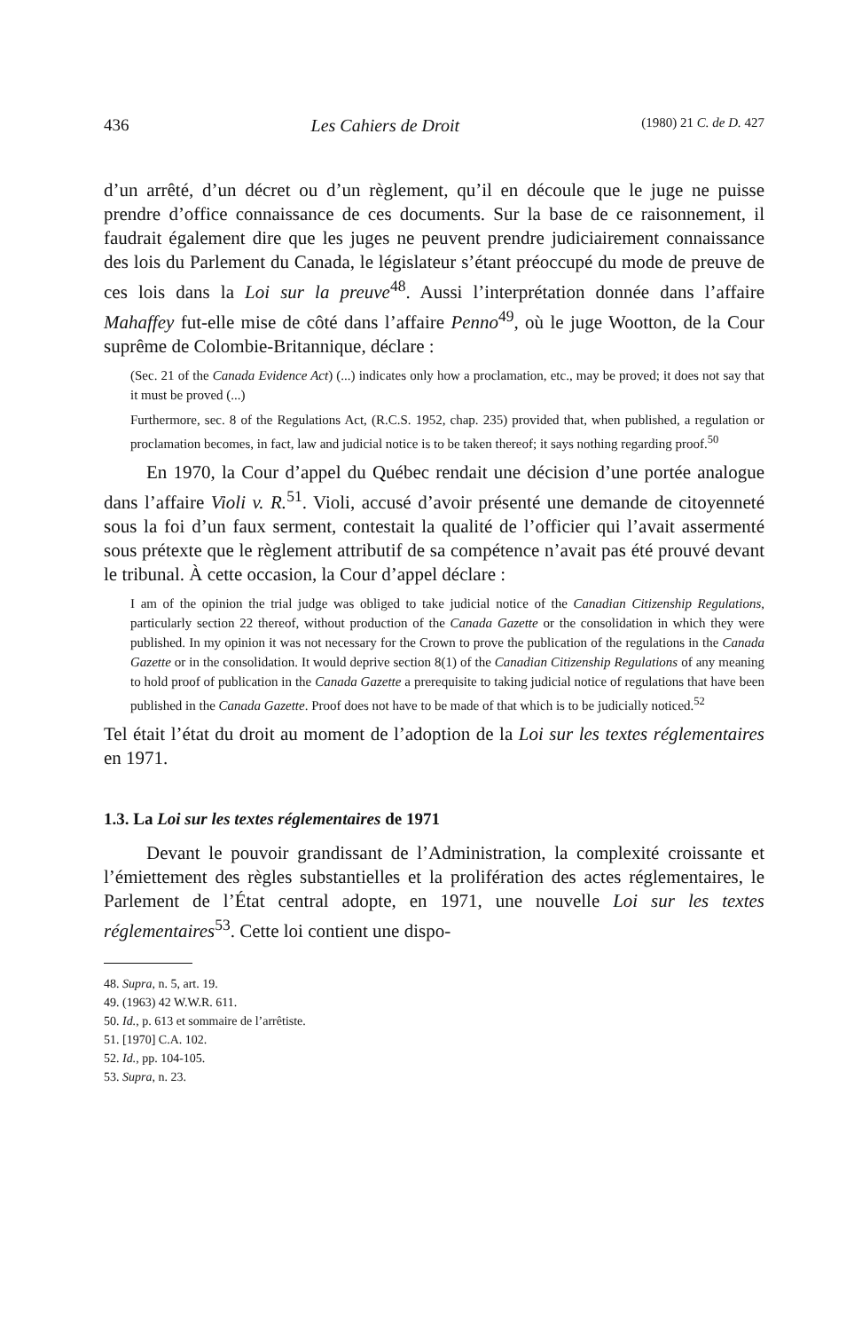436 Les Cahiers de Droit (1980) 21 C. de D. 427
d’un arrêté, d’un décret ou d’un règlement, qu’il en découle que le juge ne puisse prendre d’office connaissance de ces documents. Sur la base de ce raisonnement, il faudrait également dire que les juges ne peuvent prendre judiciairement connaissance des lois du Parlement du Canada, le législateur s’étant préoccupé du mode de preuve de ces lois dans la Loi sur la preuve<sup>48</sup>. Aussi l’interprétation donnée dans l’affaire Mahaffey fut-elle mise de côté dans l’affaire Penno<sup>49</sup>, où le juge Wootton, de la Cour suprême de Colombie-Britannique, déclare :
(Sec. 21 of the Canada Evidence Act) (...) indicates only how a proclamation, etc., may be proved; it does not say that it must be proved (...)
Furthermore, sec. 8 of the Regulations Act, (R.C.S. 1952, chap. 235) provided that, when published, a regulation or proclamation becomes, in fact, law and judicial notice is to be taken thereof; it says nothing regarding proof.<sup>50</sup>
En 1970, la Cour d’appel du Québec rendait une décision d’une portée analogue dans l’affaire Violi v. R.<sup>51</sup>. Violi, accusé d’avoir présenté une demande de citoyenneté sous la foi d’un faux serment, contestait la qualité de l’officier qui l’avait assermenté sous prétexte que le règlement attributif de sa compétence n’avait pas été prouvé devant le tribunal. À cette occasion, la Cour d’appel déclare :
I am of the opinion the trial judge was obliged to take judicial notice of the Canadian Citizenship Regulations, particularly section 22 thereof, without production of the Canada Gazette or the consolidation in which they were published. In my opinion it was not necessary for the Crown to prove the publication of the regulations in the Canada Gazette or in the consolidation. It would deprive section 8(1) of the Canadian Citizenship Regulations of any meaning to hold proof of publication in the Canada Gazette a prerequisite to taking judicial notice of regulations that have been published in the Canada Gazette. Proof does not have to be made of that which is to be judicially noticed.<sup>52</sup>
Tel était l’état du droit au moment de l’adoption de la Loi sur les textes réglementaires en 1971.
1.3. La Loi sur les textes réglementaires de 1971
Devant le pouvoir grandissant de l’Administration, la complexité croissante et l’émiettement des règles substantielles et la prolifération des actes réglementaires, le Parlement de l’État central adopte, en 1971, une nouvelle Loi sur les textes réglementaires<sup>53</sup>. Cette loi contient une dispo-
48. Supra, n. 5, art. 19.
49. (1963) 42 W.W.R. 611.
50. Id., p. 613 et sommaire de l’arrêtiste.
51. [1970] C.A. 102.
52. Id., pp. 104-105.
53. Supra, n. 23.